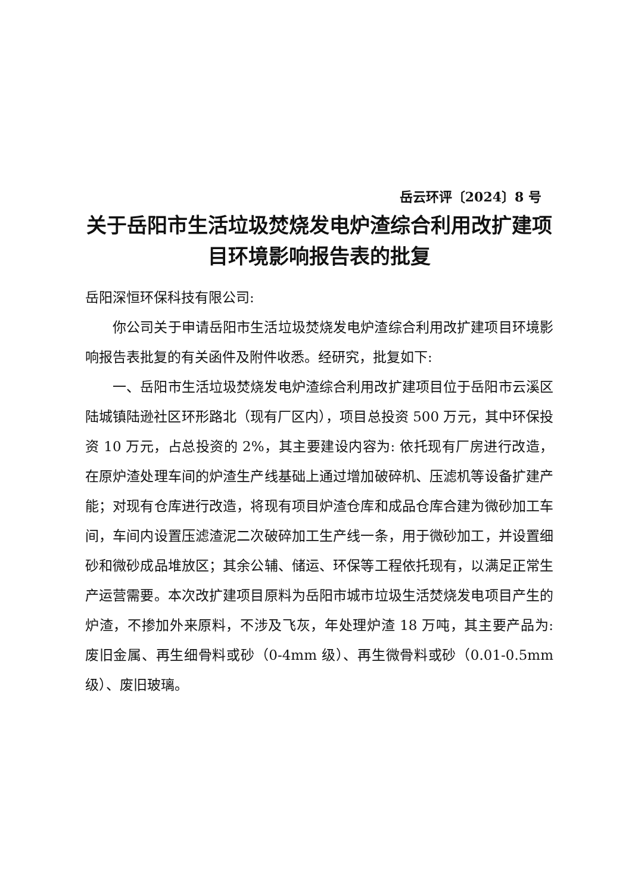岳云环评〔2024〕8 号
关于岳阳市生活垃圾焚烧发电炉渣综合利用改扩建项目环境影响报告表的批复
岳阳深恒环保科技有限公司:
你公司关于申请岳阳市生活垃圾焚烧发电炉渣综合利用改扩建项目环境影响报告表批复的有关函件及附件收悉。经研究，批复如下:
一、岳阳市生活垃圾焚烧发电炉渣综合利用改扩建项目位于岳阳市云溪区陆城镇陆逊社区环形路北（现有厂区内），项目总投资 500 万元，其中环保投资 10 万元，占总投资的 2%，其主要建设内容为: 依托现有厂房进行改造，在原炉渣处理车间的炉渣生产线基础上通过增加破碎机、压滤机等设备扩建产能；对现有仓库进行改造，将现有项目炉渣仓库和成品仓库合建为微砂加工车间，车间内设置压滤渣泥二次破碎加工生产线一条，用于微砂加工，并设置细砂和微砂成品堆放区；其余公辅、储运、环保等工程依托现有，以满足正常生产运营需要。本次改扩建项目原料为岳阳市城市垃圾生活焚烧发电项目产生的炉渣，不掺加外来原料，不涉及飞灰，年处理炉渣 18 万吨，其主要产品为: 废旧金属、再生细骨料或砂（0-4mm 级）、再生微骨料或砂（0.01-0.5mm 级）、废旧玻璃。